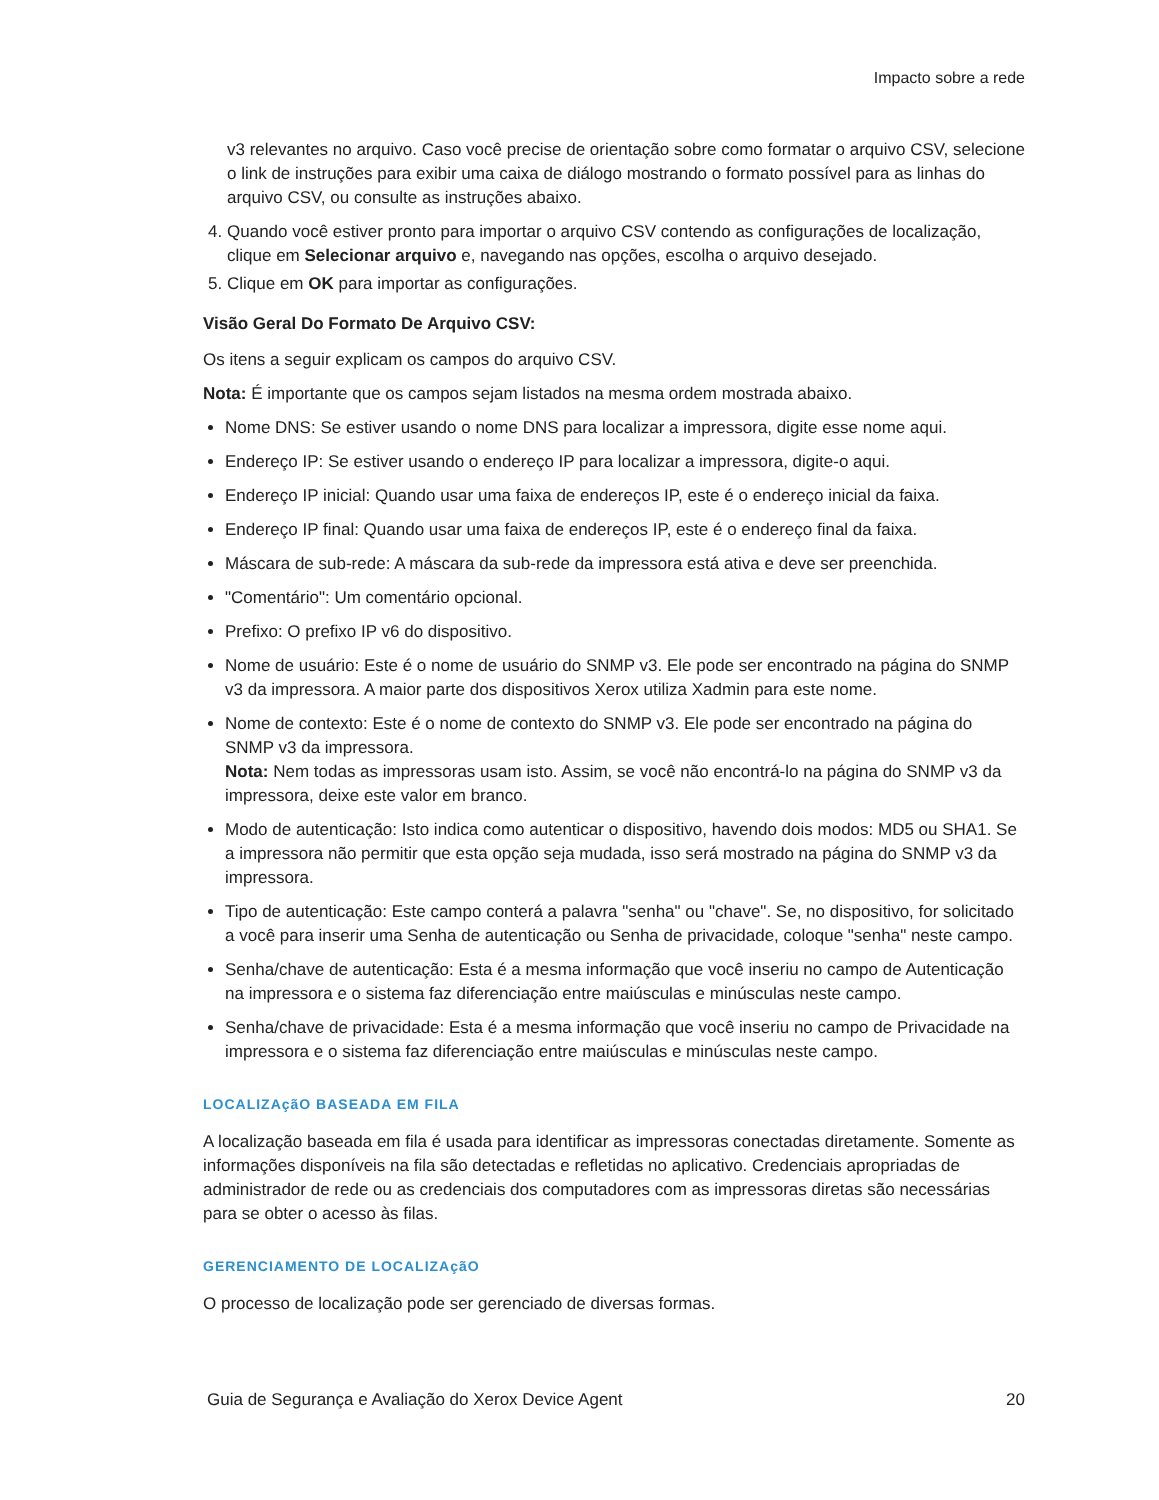Impacto sobre a rede
v3 relevantes no arquivo. Caso você precise de orientação sobre como formatar o arquivo CSV, selecione o link de instruções para exibir uma caixa de diálogo mostrando o formato possível para as linhas do arquivo CSV, ou consulte as instruções abaixo.
4. Quando você estiver pronto para importar o arquivo CSV contendo as configurações de localização, clique em Selecionar arquivo e, navegando nas opções, escolha o arquivo desejado.
5. Clique em OK para importar as configurações.
Visão Geral Do Formato De Arquivo CSV:
Os itens a seguir explicam os campos do arquivo CSV.
Nota: É importante que os campos sejam listados na mesma ordem mostrada abaixo.
Nome DNS: Se estiver usando o nome DNS para localizar a impressora, digite esse nome aqui.
Endereço IP: Se estiver usando o endereço IP para localizar a impressora, digite-o aqui.
Endereço IP inicial: Quando usar uma faixa de endereços IP, este é o endereço inicial da faixa.
Endereço IP final: Quando usar uma faixa de endereços IP, este é o endereço final da faixa.
Máscara de sub-rede: A máscara da sub-rede da impressora está ativa e deve ser preenchida.
"Comentário": Um comentário opcional.
Prefixo: O prefixo IP v6 do dispositivo.
Nome de usuário: Este é o nome de usuário do SNMP v3. Ele pode ser encontrado na página do SNMP v3 da impressora. A maior parte dos dispositivos Xerox utiliza Xadmin para este nome.
Nome de contexto: Este é o nome de contexto do SNMP v3. Ele pode ser encontrado na página do SNMP v3 da impressora.
Nota: Nem todas as impressoras usam isto. Assim, se você não encontrá-lo na página do SNMP v3 da impressora, deixe este valor em branco.
Modo de autenticação: Isto indica como autenticar o dispositivo, havendo dois modos: MD5 ou SHA1. Se a impressora não permitir que esta opção seja mudada, isso será mostrado na página do SNMP v3 da impressora.
Tipo de autenticação: Este campo conterá a palavra "senha" ou "chave". Se, no dispositivo, for solicitado a você para inserir uma Senha de autenticação ou Senha de privacidade, coloque "senha" neste campo.
Senha/chave de autenticação: Esta é a mesma informação que você inseriu no campo de Autenticação na impressora e o sistema faz diferenciação entre maiúsculas e minúsculas neste campo.
Senha/chave de privacidade: Esta é a mesma informação que você inseriu no campo de Privacidade na impressora e o sistema faz diferenciação entre maiúsculas e minúsculas neste campo.
LOCALIZAçãO BASEADA EM FILA
A localização baseada em fila é usada para identificar as impressoras conectadas diretamente. Somente as informações disponíveis na fila são detectadas e refletidas no aplicativo. Credenciais apropriadas de administrador de rede ou as credenciais dos computadores com as impressoras diretas são necessárias para se obter o acesso às filas.
GERENCIAMENTO DE LOCALIZAçãO
O processo de localização pode ser gerenciado de diversas formas.
Guia de Segurança e Avaliação do Xerox Device Agent 20